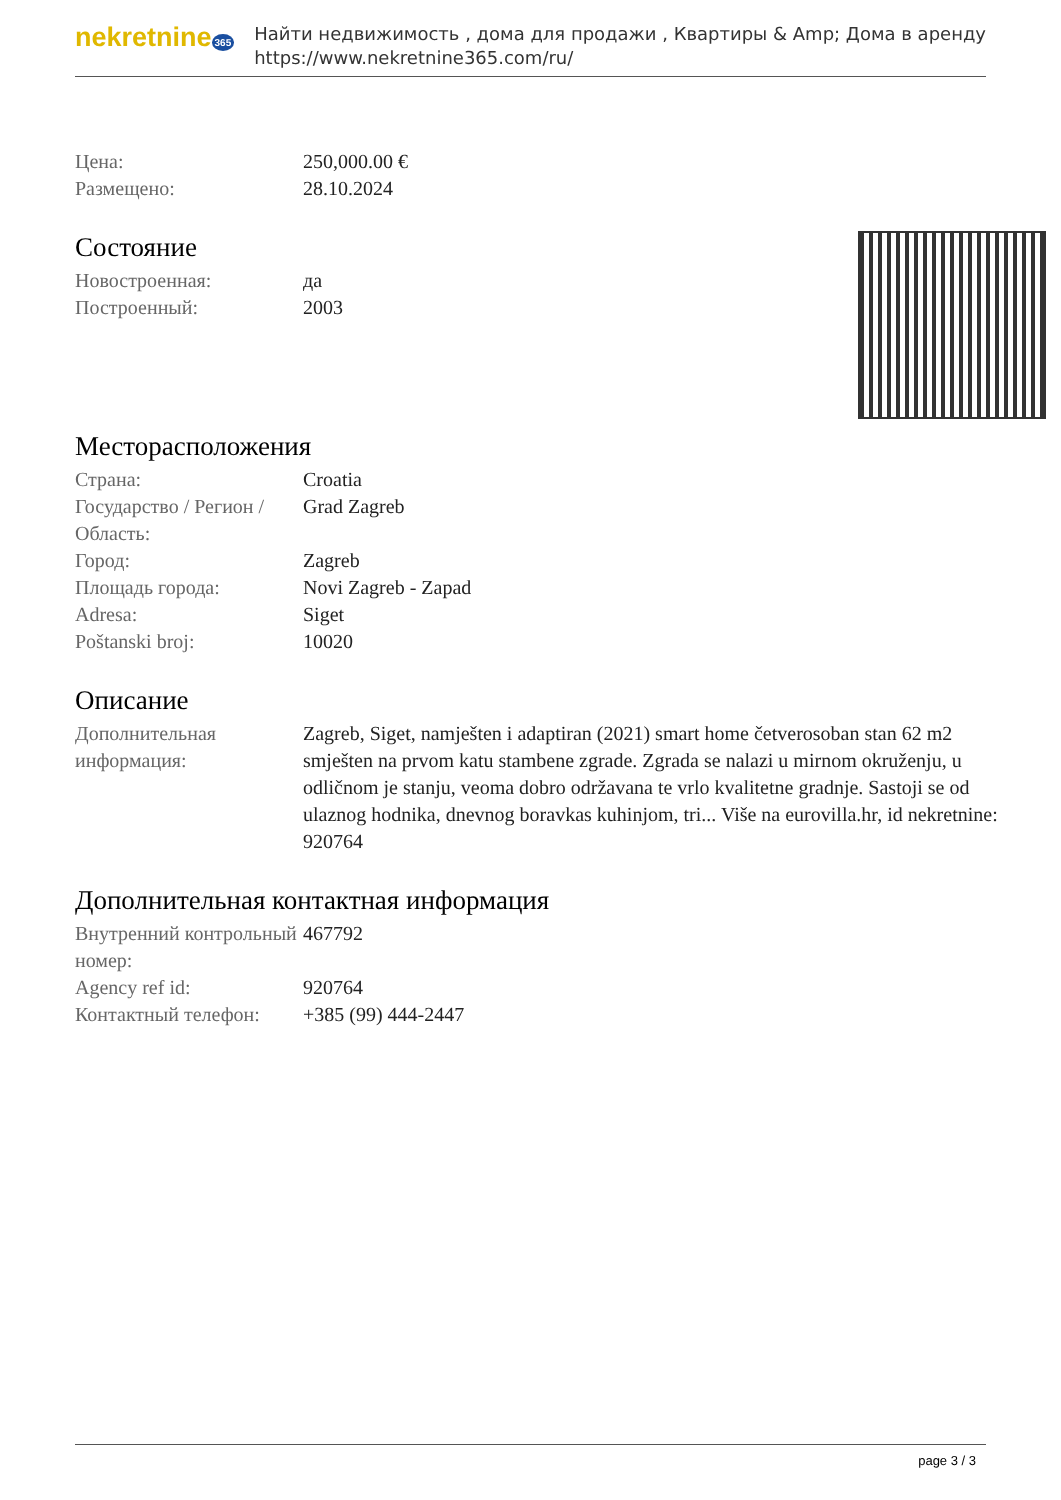nekretnine 365
Найти недвижимость , дома для продажи , Квартиры & Amp; Дома в аренду
https://www.nekretnine365.com/ru/
| Цена: | 250,000.00 € |
| Размещено: | 28.10.2024 |
Состояние
| Новостроенная: | да |
| Построенный: | 2003 |
Месторасположения
| Страна: | Croatia |
| Государство / Регион / Область: | Grad Zagreb |
| Город: | Zagreb |
| Площадь города: | Novi Zagreb - Zapad |
| Adresa: | Siget |
| Poštanski broj: | 10020 |
Описание
| Дополнительная информация: | Zagreb, Siget, namješten i adaptiran (2021) smart home četverosoban stan 62 m2 smješten na prvom katu stambene zgrade. Zgrada se nalazi u mirnom okruženju, u odličnom je stanju, veoma dobro održavana te vrlo kvalitetne gradnje. Sastoji se od ulaznog hodnika, dnevnog boravkas kuhinjom, tri... Više na eurovilla.hr, id nekretnine: 920764 |
Дополнительная контактная информация
| Внутренний контрольный номер: | 467792 |
| Agency ref id: | 920764 |
| Контактный телефон: | +385 (99) 444-2447 |
page 3 / 3